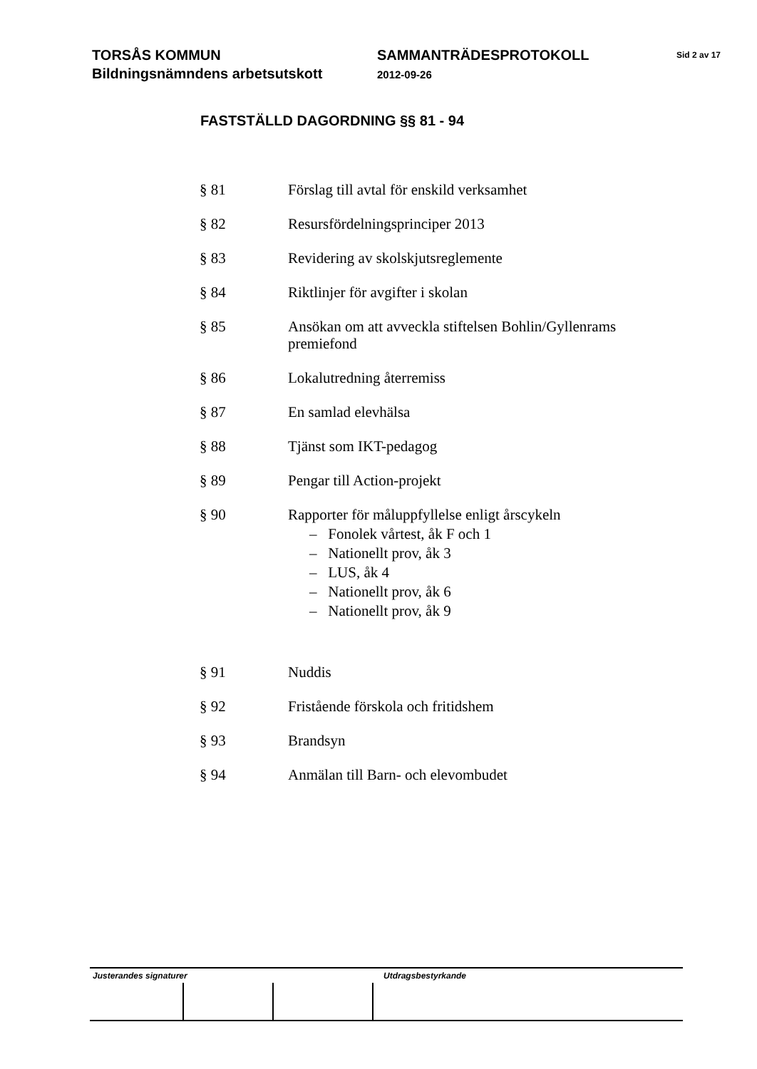TORSÅS KOMMUN
Bildningsnämndens arbetsutskott
SAMMANTRÄDESPROTOKOLL
2012-09-26
Sid 2 av 17
FASTSTÄLLD DAGORDNING §§ 81 - 94
§ 81 Förslag till avtal för enskild verksamhet
§ 82 Resursfördelningsprinciper 2013
§ 83 Revidering av skolskjutsreglemente
§ 84 Riktlinjer för avgifter i skolan
§ 85 Ansökan om att avveckla stiftelsen Bohlin/Gyllenrams premiefond
§ 86 Lokalutredning återremiss
§ 87 En samlad elevhälsa
§ 88 Tjänst som IKT-pedagog
§ 89 Pengar till Action-projekt
§ 90 Rapporter för måluppfyllelse enligt årscykeln
– Fonolek vårtest, åk F och 1
– Nationellt prov, åk 3
– LUS, åk 4
– Nationellt prov, åk 6
– Nationellt prov, åk 9
§ 91 Nuddis
§ 92 Fristående förskola och fritidshem
§ 93 Brandsyn
§ 94 Anmälan till Barn- och elevombudet
Justerandes signaturer Utdragsbestyrkande